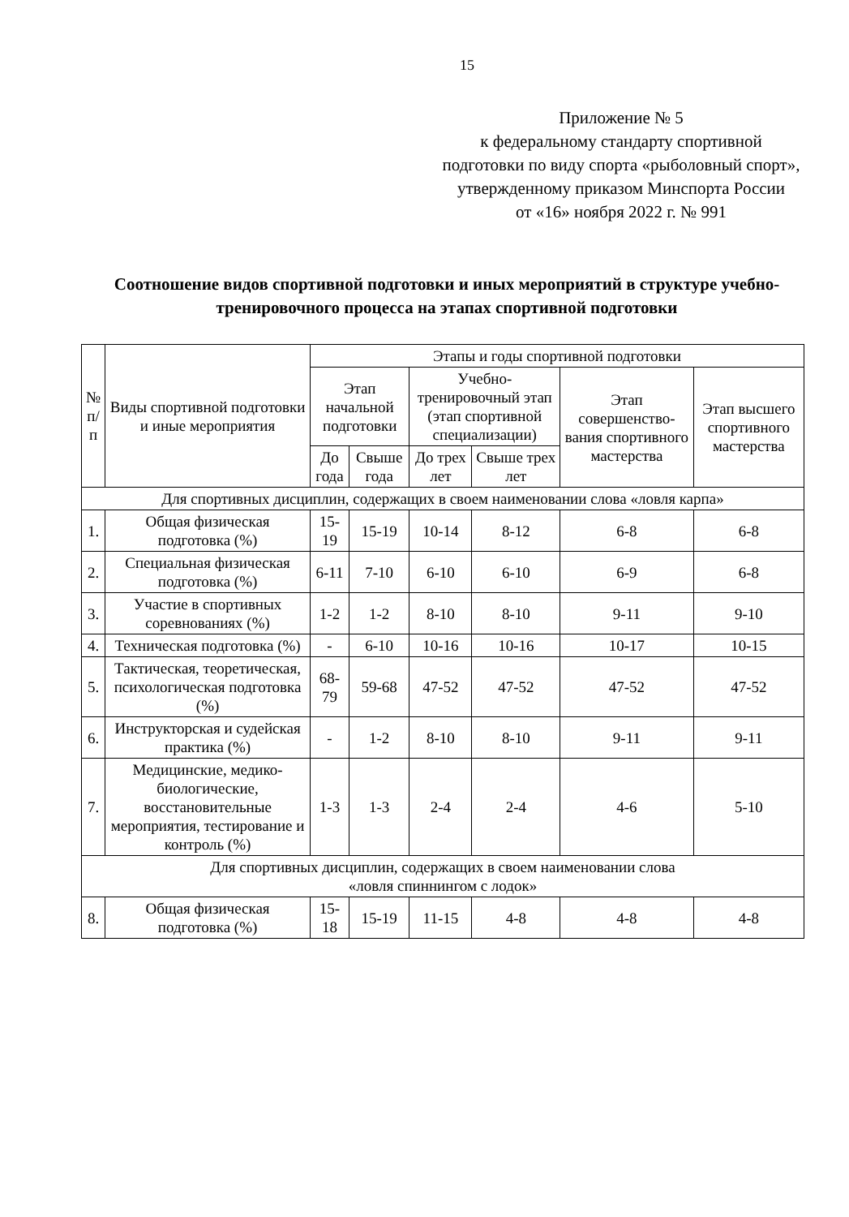15
Приложение № 5
к федеральному стандарту спортивной подготовки по виду спорта «рыболовный спорт», утвержденному приказом Минспорта России
от «16» ноября 2022 г. № 991
Соотношение видов спортивной подготовки и иных мероприятий в структуре учебно-тренировочного процесса на этапах спортивной подготовки
| № п/п | Виды спортивной подготовки и иные мероприятия | Этапы и годы спортивной подготовки | | | | | |
| --- | --- | --- | --- | --- | --- | --- | --- |
| | | Этап начальной подготовки | | Учебно-тренировочный этап (этап спортивной специализации) | | Этап совершенство-вания спортивного мастерства | Этап высшего спортивного мастерства |
| | | До года | Свыше года | До трех лет | Свыше трех лет | | |
| Для спортивных дисциплин, содержащих в своем наименовании слова «ловля карпа» | | | | | | | |
| 1. | Общая физическая подготовка (%) | 15-19 | 15-19 | 10-14 | 8-12 | 6-8 | 6-8 |
| 2. | Специальная физическая подготовка (%) | 6-11 | 7-10 | 6-10 | 6-10 | 6-9 | 6-8 |
| 3. | Участие в спортивных соревнованиях (%) | 1-2 | 1-2 | 8-10 | 8-10 | 9-11 | 9-10 |
| 4. | Техническая подготовка (%) | - | 6-10 | 10-16 | 10-16 | 10-17 | 10-15 |
| 5. | Тактическая, теоретическая, психологическая подготовка (%) | 68-79 | 59-68 | 47-52 | 47-52 | 47-52 | 47-52 |
| 6. | Инструкторская и судейская практика (%) | - | 1-2 | 8-10 | 8-10 | 9-11 | 9-11 |
| 7. | Медицинские, медико-биологические, восстановительные мероприятия, тестирование и контроль (%) | 1-3 | 1-3 | 2-4 | 2-4 | 4-6 | 5-10 |
| Для спортивных дисциплин, содержащих в своем наименовании слова «ловля спиннингом с лодок» | | | | | | | |
| 8. | Общая физическая подготовка (%) | 15-18 | 15-19 | 11-15 | 4-8 | 4-8 | 4-8 |